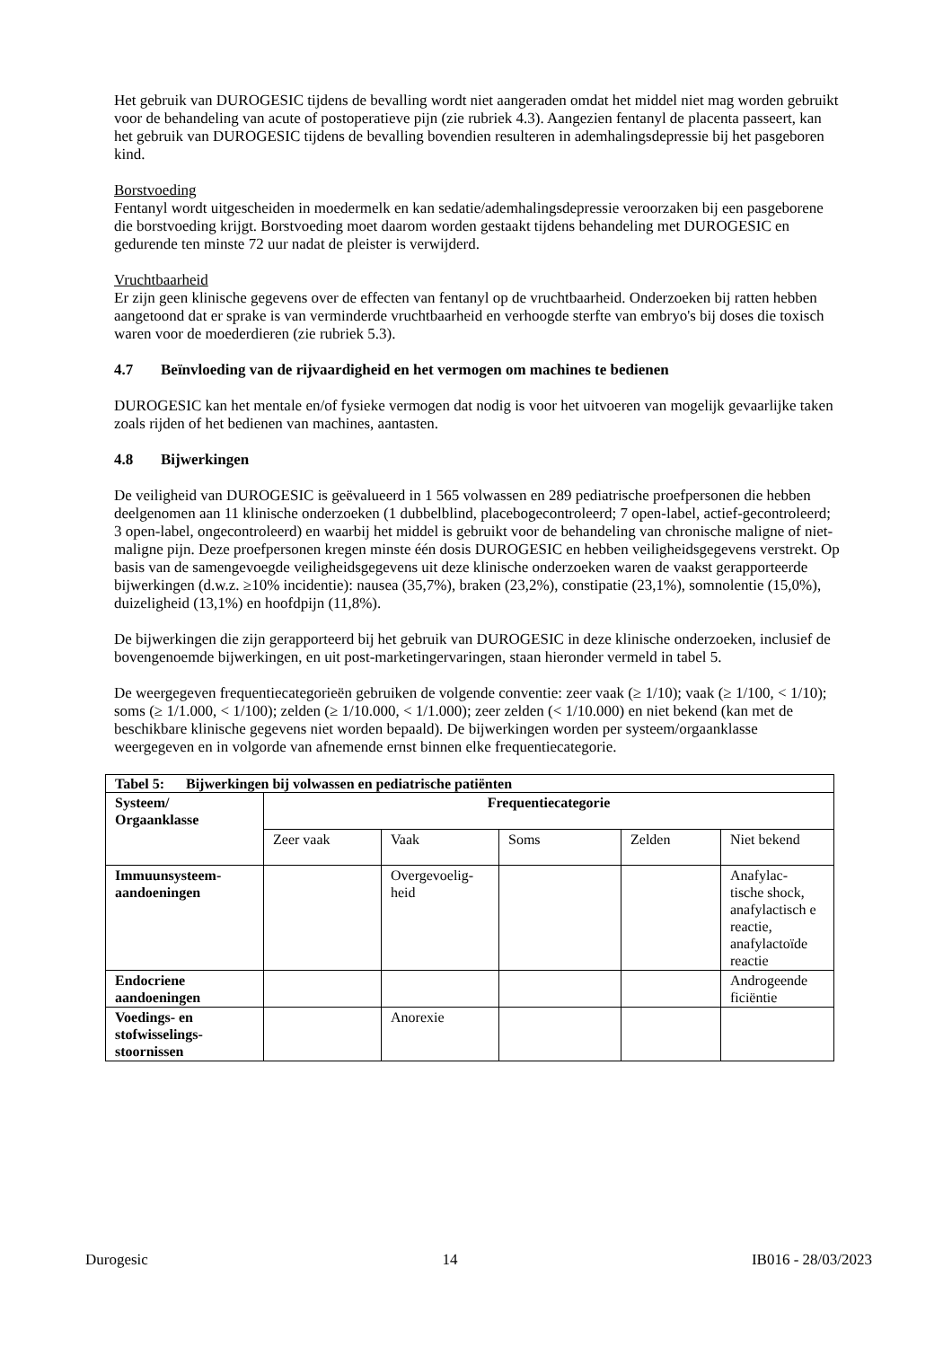Het gebruik van DUROGESIC tijdens de bevalling wordt niet aangeraden omdat het middel niet mag worden gebruikt voor de behandeling van acute of postoperatieve pijn (zie rubriek 4.3). Aangezien fentanyl de placenta passeert, kan het gebruik van DUROGESIC tijdens de bevalling bovendien resulteren in ademhalingsdepressie bij het pasgeboren kind.
Borstvoeding
Fentanyl wordt uitgescheiden in moedermelk en kan sedatie/ademhalingsdepressie veroorzaken bij een pasgeborene die borstvoeding krijgt. Borstvoeding moet daarom worden gestaakt tijdens behandeling met DUROGESIC en gedurende ten minste 72 uur nadat de pleister is verwijderd.
Vruchtbaarheid
Er zijn geen klinische gegevens over de effecten van fentanyl op de vruchtbaarheid. Onderzoeken bij ratten hebben aangetoond dat er sprake is van verminderde vruchtbaarheid en verhoogde sterfte van embryo's bij doses die toxisch waren voor de moederdieren (zie rubriek 5.3).
4.7 Beïnvloeding van de rijvaardigheid en het vermogen om machines te bedienen
DUROGESIC kan het mentale en/of fysieke vermogen dat nodig is voor het uitvoeren van mogelijk gevaarlijke taken zoals rijden of het bedienen van machines, aantasten.
4.8 Bijwerkingen
De veiligheid van DUROGESIC is geëvalueerd in 1 565 volwassen en 289 pediatrische proefpersonen die hebben deelgenomen aan 11 klinische onderzoeken (1 dubbelblind, placebogecontroleerd; 7 open-label, actief-gecontroleerd; 3 open-label, ongecontroleerd) en waarbij het middel is gebruikt voor de behandeling van chronische maligne of niet-maligne pijn. Deze proefpersonen kregen minste één dosis DUROGESIC en hebben veiligheidsgegevens verstrekt. Op basis van de samengevoegde veiligheidsgegevens uit deze klinische onderzoeken waren de vaakst gerapporteerde bijwerkingen (d.w.z. ≥10% incidentie): nausea (35,7%), braken (23,2%), constipatie (23,1%), somnolentie (15,0%), duizeligheid (13,1%) en hoofdpijn (11,8%).
De bijwerkingen die zijn gerapporteerd bij het gebruik van DUROGESIC in deze klinische onderzoeken, inclusief de bovengenoemde bijwerkingen, en uit post-marketingervaringen, staan hieronder vermeld in tabel 5.
De weergegeven frequentiecategorieën gebruiken de volgende conventie: zeer vaak (≥ 1/10); vaak (≥ 1/100, < 1/10); soms (≥ 1/1.000, < 1/100); zelden (≥ 1/10.000, < 1/1.000); zeer zelden (< 1/10.000) en niet bekend (kan met de beschikbare klinische gegevens niet worden bepaald). De bijwerkingen worden per systeem/orgaanklasse weergegeven en in volgorde van afnemende ernst binnen elke frequentiecategorie.
| Tabel 5: Bijwerkingen bij volwassen en pediatrische patiënten | | | | | |
| --- | --- | --- | --- | --- | --- |
| Systeem/ Orgaanklasse | Frequentiecategorie | | | | |
| | Zeer vaak | Vaak | Soms | Zelden | Niet bekend |
| Immuunsysteem- aandoeningen | | Overgevoelig- heid | | | Anafylac- tische shock, anafylactisch e reactie, anafylactoïde reactie |
| Endocriene aandoeningen | | | | | Androgeende ficiëntie |
| Voedings- en stofwisselings- stoornissen | | Anorexie | | | |
Durogesic 14 IB016 - 28/03/2023